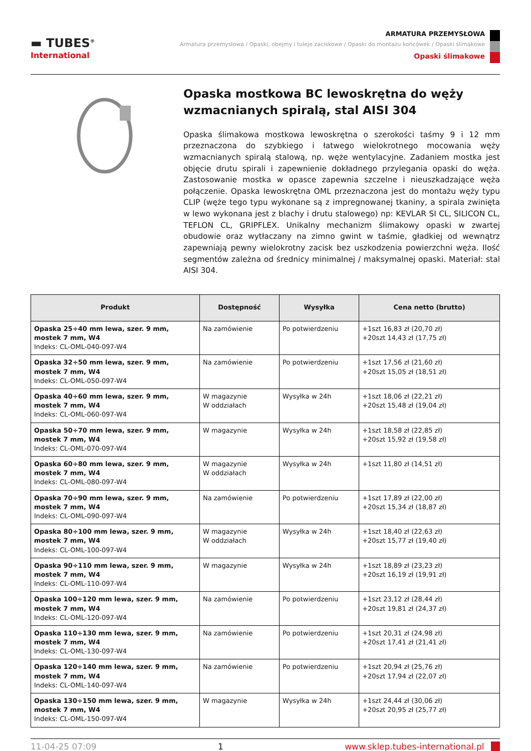▬ TUBES<sup>®</sup>
International
ARMATURA PRZEMYSŁOWA
Armatura przemysłowa / Opaski, obejmy i tuleje zaciskowe / Opaski do montażu końcówek / Opaski ślimakowe
Opaski ślimakowe
Opaska mostkowa BC lewoskrętna do węży wzmacnianych spiralą, stal AISI 304
Opaska ślimakowa mostkowa lewoskrętna o szerokości taśmy 9 i 12 mm przeznaczona do szybkiego i łatwego wielokrotnego mocowania węży wzmacnianych spiralą stalową, np. węże wentylacyjne. Zadaniem mostka jest objęcie drutu spirali i zapewnienie dokładnego przylegania opaski do węża. Zastosowanie mostka w opasce zapewnia szczelne i nieuszkadzające węża połączenie. Opaska lewoskrętna OML przeznaczona jest do montażu węży typu CLIP (węże tego typu wykonane są z impregnowanej tkaniny, a spirala zwinięta w lewo wykonana jest z blachy i drutu stalowego) np: KEVLAR SI CL, SILICON CL, TEFLON CL, GRIPFLEX. Unikalny mechanizm ślimakowy opaski w zwartej obudowie oraz wytłaczany na zimno gwint w taśmie, gładkiej od wewnątrz zapewniają pewny wielokrotny zacisk bez uszkodzenia powierzchni węża. Ilość segmentów zależna od średnicy minimalnej / maksymalnej opaski. Materiał: stal AISI 304.
| Produkt | Dostępność | Wysyłka | Cena netto (brutto) |
| --- | --- | --- | --- |
| Opaska 25÷40 mm lewa, szer. 9 mm, mostek 7 mm, W4 Indeks: CL-OML-040-097-W4 | Na zamówienie | Po potwierdzeniu | +1szt 16,83 zł (20,70 zł) +20szt 14,43 zł (17,75 zł) |
| Opaska 32÷50 mm lewa, szer. 9 mm, mostek 7 mm, W4 Indeks: CL-OML-050-097-W4 | Na zamówienie | Po potwierdzeniu | +1szt 17,56 zł (21,60 zł) +20szt 15,05 zł (18,51 zł) |
| Opaska 40÷60 mm lewa, szer. 9 mm, mostek 7 mm, W4 Indeks: CL-OML-060-097-W4 | W magazynie W oddziałach | Wysyłka w 24h | +1szt 18,06 zł (22,21 zł) +20szt 15,48 zł (19,04 zł) |
| Opaska 50÷70 mm lewa, szer. 9 mm, mostek 7 mm, W4 Indeks: CL-OML-070-097-W4 | W magazynie | Wysyłka w 24h | +1szt 18,58 zł (22,85 zł) +20szt 15,92 zł (19,58 zł) |
| Opaska 60÷80 mm lewa, szer. 9 mm, mostek 7 mm, W4 Indeks: CL-OML-080-097-W4 | W magazynie W oddziałach | Wysyłka w 24h | +1szt 11,80 zł (14,51 zł) |
| Opaska 70÷90 mm lewa, szer. 9 mm, mostek 7 mm, W4 Indeks: CL-OML-090-097-W4 | Na zamówienie | Po potwierdzeniu | +1szt 17,89 zł (22,00 zł) +20szt 15,34 zł (18,87 zł) |
| Opaska 80÷100 mm lewa, szer. 9 mm, mostek 7 mm, W4 Indeks: CL-OML-100-097-W4 | W magazynie W oddziałach | Wysyłka w 24h | +1szt 18,40 zł (22,63 zł) +20szt 15,77 zł (19,40 zł) |
| Opaska 90÷110 mm lewa, szer. 9 mm, mostek 7 mm, W4 Indeks: CL-OML-110-097-W4 | W magazynie | Wysyłka w 24h | +1szt 18,89 zł (23,23 zł) +20szt 16,19 zł (19,91 zł) |
| Opaska 100÷120 mm lewa, szer. 9 mm, mostek 7 mm, W4 Indeks: CL-OML-120-097-W4 | Na zamówienie | Po potwierdzeniu | +1szt 23,12 zł (28,44 zł) +20szt 19,81 zł (24,37 zł) |
| Opaska 110÷130 mm lewa, szer. 9 mm, mostek 7 mm, W4 Indeks: CL-OML-130-097-W4 | Na zamówienie | Po potwierdzeniu | +1szt 20,31 zł (24,98 zł) +20szt 17,41 zł (21,41 zł) |
| Opaska 120÷140 mm lewa, szer. 9 mm, mostek 7 mm, W4 Indeks: CL-OML-140-097-W4 | Na zamówienie | Po potwierdzeniu | +1szt 20,94 zł (25,76 zł) +20szt 17,94 zł (22,07 zł) |
| Opaska 130÷150 mm lewa, szer. 9 mm, mostek 7 mm, W4 Indeks: CL-OML-150-097-W4 | W magazynie | Wysyłka w 24h | +1szt 24,44 zł (30,06 zł) +20szt 20,95 zł (25,77 zł) |
11-04-25 07:09 1 www.sklep.tubes-international.pl